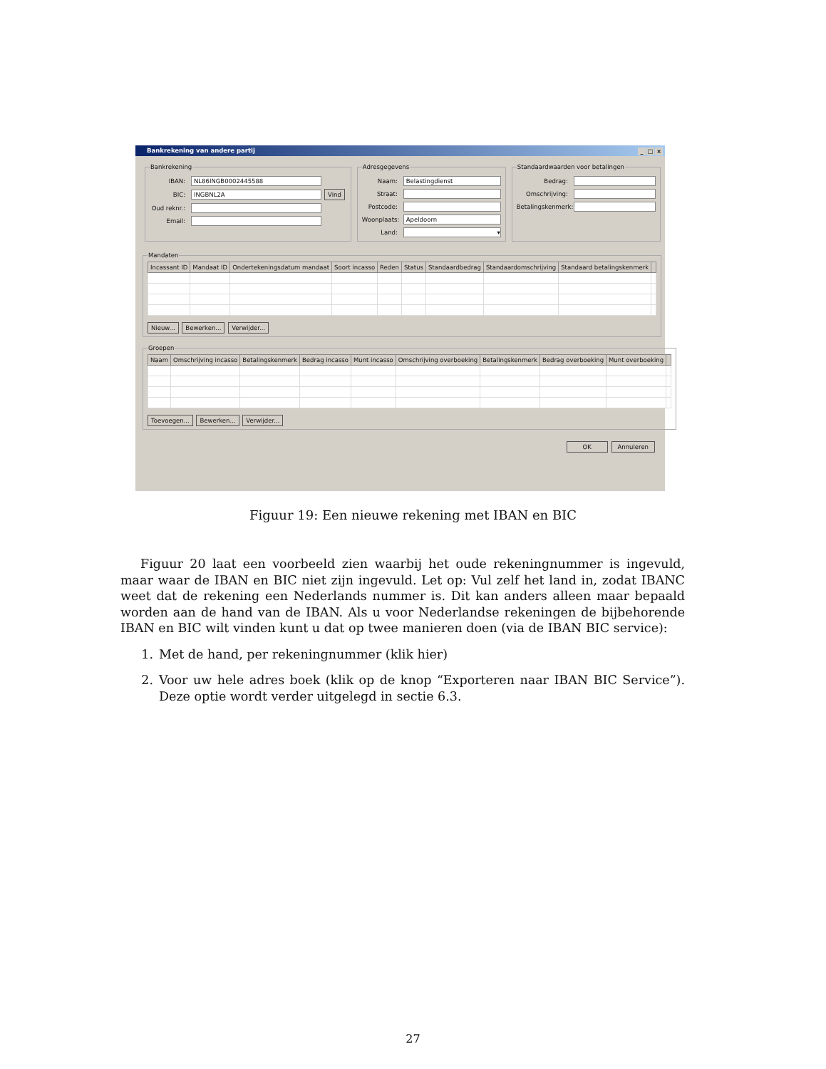Bankrekening van andere partij _ □ ×
Bankrekening
IBAN:
NL86INGB0002445588
BIC:
INGBNL2A
Vind
Oud reknr.:
Email:
Adresgegevens
Naam:
Belastingdienst
Straat:
Postcode:
Woonplaats:
Apeldoorn
Land:
▾
Standaardwaarden voor betalingen
Bedrag:
Omschrijving:
Betalingskenmerk:
Mandaten
| Incassant ID | Mandaat ID | Ondertekeningsdatum mandaat | Soort incasso | Reden | Status | Standaardbedrag | Standaardomschrijving | Standaard betalingskenmerk | |
| --- | --- | --- | --- | --- | --- | --- | --- | --- | --- |
Nieuw... Bewerken... Verwijder...
Groepen
| Naam | Omschrijving incasso | Betalingskenmerk | Bedrag incasso | Munt incasso | Omschrijving overboeking | Betalingskenmerk | Bedrag overboeking | Munt overboeking | |
| --- | --- | --- | --- | --- | --- | --- | --- | --- | --- |
Toevoegen... Bewerken... Verwijder...
OK Annuleren
Figuur 19: Een nieuwe rekening met IBAN en BIC
Figuur 20 laat een voorbeeld zien waarbij het oude rekeningnummer is ingevuld, maar waar de IBAN en BIC niet zijn ingevuld. Let op: Vul zelf het land in, zodat IBANC weet dat de rekening een Nederlands nummer is. Dit kan anders alleen maar bepaald worden aan de hand van de IBAN. Als u voor Nederlandse rekeningen de bijbehorende IBAN en BIC wilt vinden kunt u dat op twee manieren doen (via de IBAN BIC service):
1. Met de hand, per rekeningnummer (klik hier)
2. Voor uw hele adres boek (klik op de knop “Exporteren naar IBAN BIC Service”). Deze optie wordt verder uitgelegd in sectie 6.3.
27